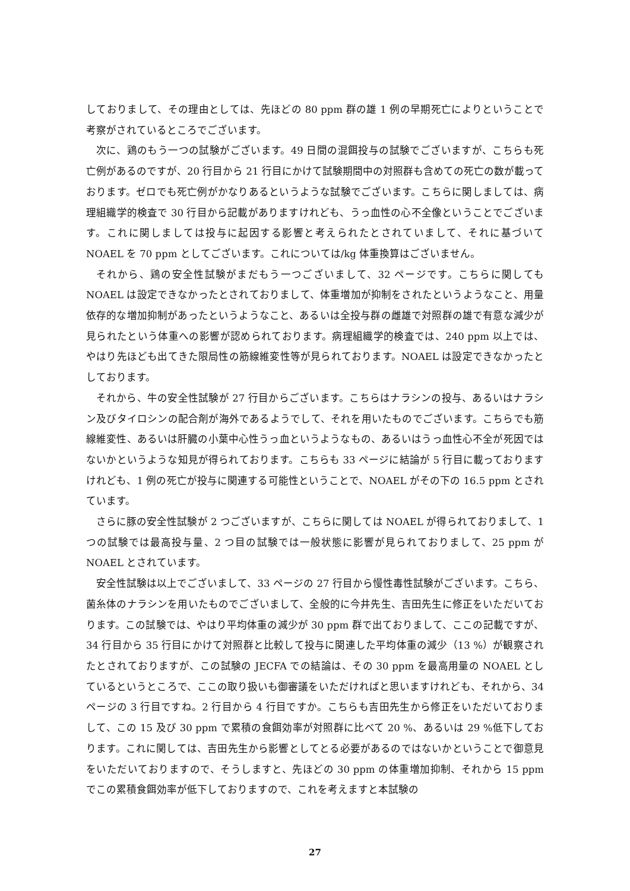しておりまして、その理由としては、先ほどの 80 ppm 群の雄 1 例の早期死亡によりということで考察がされているところでございます。
次に、鶏のもう一つの試験がございます。49 日間の混餌投与の試験でございますが、こちらも死亡例があるのですが、20 行目から 21 行目にかけて試験期間中の対照群も含めての死亡の数が載っております。ゼロでも死亡例がかなりあるというような試験でございます。こちらに関しましては、病理組織学的検査で 30 行目から記載がありますけれども、うっ血性の心不全像ということでございます。これに関しましては投与に起因する影響と考えられたとされていまして、それに基づいて NOAEL を 70 ppm としてございます。これについては/kg 体重換算はございません。
それから、鶏の安全性試験がまだもう一つございまして、32 ページです。こちらに関しても NOAEL は設定できなかったとされておりまして、体重増加が抑制をされたというようなこと、用量依存的な増加抑制があったというようなこと、あるいは全投与群の雌雄で対照群の雄で有意な減少が見られたという体重への影響が認められております。病理組織学的検査では、240 ppm 以上では、やはり先ほども出てきた限局性の筋線維変性等が見られております。NOAEL は設定できなかったとしております。
それから、牛の安全性試験が 27 行目からございます。こちらはナラシンの投与、あるいはナラシン及びタイロシンの配合剤が海外であるようでして、それを用いたものでございます。こちらでも筋線維変性、あるいは肝臓の小葉中心性うっ血というようなもの、あるいはうっ血性心不全が死因ではないかというような知見が得られております。こちらも 33 ページに結論が 5 行目に載っておりますけれども、1 例の死亡が投与に関連する可能性ということで、NOAEL がその下の 16.5 ppm とされています。
さらに豚の安全性試験が 2 つございますが、こちらに関しては NOAEL が得られておりまして、1 つの試験では最高投与量、2 つ目の試験では一般状態に影響が見られておりまして、25 ppm が NOAEL とされています。
安全性試験は以上でございまして、33 ページの 27 行目から慢性毒性試験がございます。こちら、菌糸体のナラシンを用いたものでございまして、全般的に今井先生、吉田先生に修正をいただいております。この試験では、やはり平均体重の減少が 30 ppm 群で出ておりまして、ここの記載ですが、34 行目から 35 行目にかけて対照群と比較して投与に関連した平均体重の減少（13 %）が観察されたとされておりますが、この試験の JECFA での結論は、その 30 ppm を最高用量の NOAEL としているというところで、ここの取り扱いも御審議をいただければと思いますけれども、それから、34 ページの 3 行目ですね。2 行目から 4 行目ですか。こちらも吉田先生から修正をいただいておりまして、この 15 及び 30 ppm で累積の食餌効率が対照群に比べて 20 %、あるいは 29 %低下しております。これに関しては、吉田先生から影響としてとる必要があるのではないかということで御意見をいただいておりますので、そうしますと、先ほどの 30 ppm の体重増加抑制、それから 15 ppm でこの累積食餌効率が低下しておりますので、これを考えますと本試験の
27